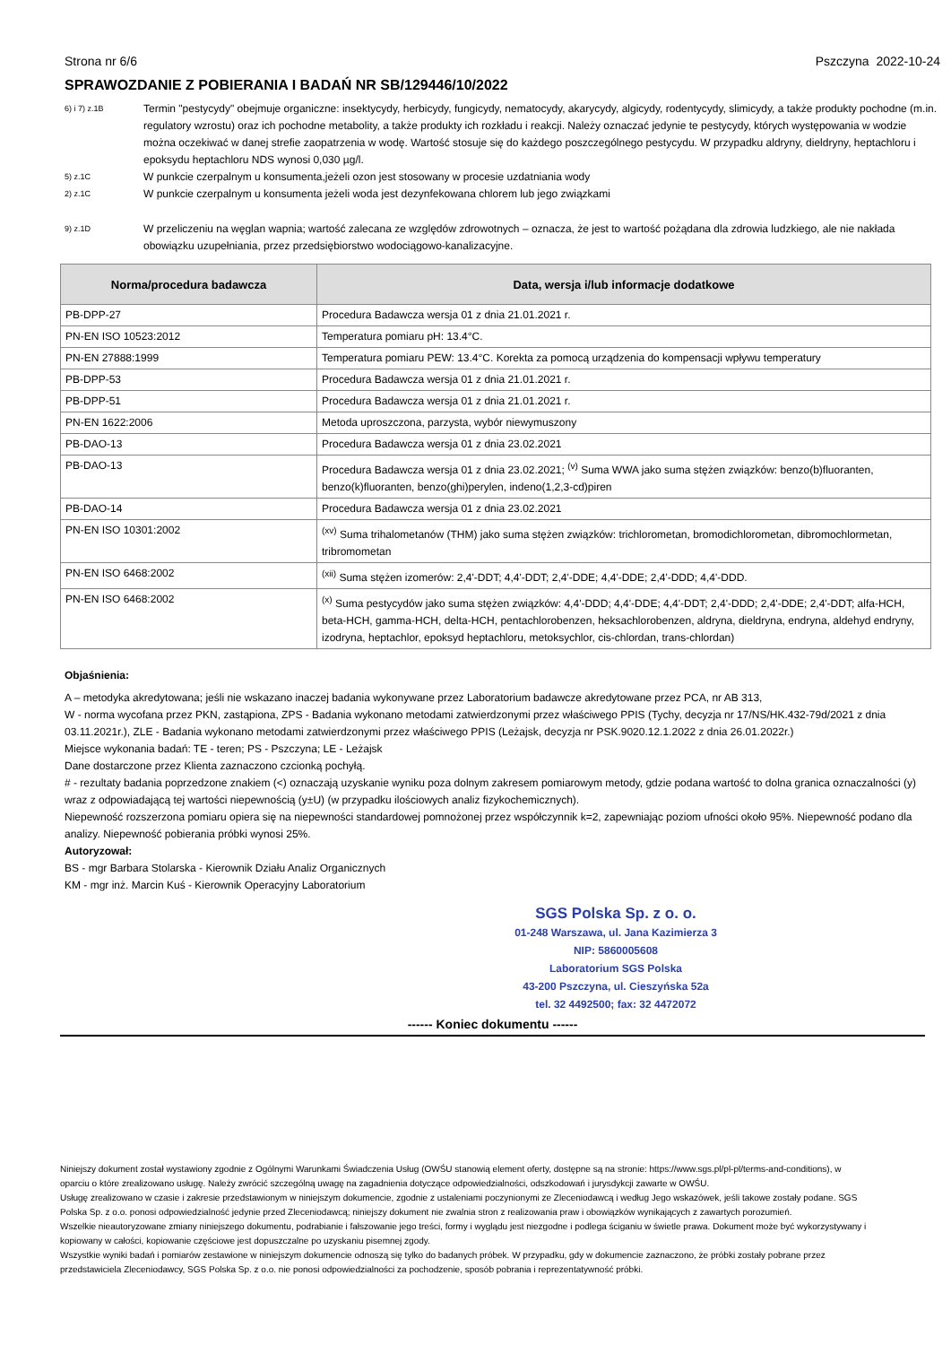Strona nr 6/6 Pszczyna 2022-10-24
SPRAWOZDANIE Z POBIERANIA I BADAŃ NR SB/129446/10/2022
6) i 7) z.1B
Termin "pestycydy" obejmuje organiczne: insektycydy, herbicydy, fungicydy, nematocydy, akarycydy, algicydy, rodentycydy, slimicydy, a także produkty pochodne (m.in. regulatory wzrostu) oraz ich pochodne metabolity, a także produkty ich rozkładu i reakcji. Należy oznaczać jedynie te pestycydy, których występowania w wodzie można oczekiwać w danej strefie zaopatrzenia w wodę. Wartość stosuje się do każdego poszczególnego pestycydu. W przypadku aldryny, dieldryny, heptachloru i epoksydu heptachloru NDS wynosi 0,030 µg/l.
5) z.1C
W punkcie czerpalnym u konsumenta,jeżeli ozon jest stosowany w procesie uzdatniania wody
2) z.1C
W punkcie czerpalnym u konsumenta jeżeli woda jest dezynfekowana chlorem lub jego związkami
9) z.1D
W przeliczeniu na węglan wapnia; wartość zalecana ze względów zdrowotnych – oznacza, że jest to wartość pożądana dla zdrowia ludzkiego, ale nie nakłada obowiązku uzupełniania, przez przedsiębiorstwo wodociągowo-kanalizacyjne.
| Norma/procedura badawcza | Data, wersja i/lub informacje dodatkowe |
| --- | --- |
| PB-DPP-27 | Procedura Badawcza wersja 01 z dnia 21.01.2021 r. |
| PN-EN ISO 10523:2012 | Temperatura pomiaru pH: 13.4°C. |
| PN-EN 27888:1999 | Temperatura pomiaru PEW: 13.4°C. Korekta za pomocą urządzenia do kompensacji wpływu temperatury |
| PB-DPP-53 | Procedura Badawcza wersja 01 z dnia 21.01.2021 r. |
| PB-DPP-51 | Procedura Badawcza wersja 01 z dnia 21.01.2021 r. |
| PN-EN 1622:2006 | Metoda uproszczona, parzysta, wybór niewymuszony |
| PB-DAO-13 | Procedura Badawcza wersja 01 z dnia 23.02.2021 |
| PB-DAO-13 | Procedura Badawcza wersja 01 z dnia 23.02.2021; <sup>(v)</sup> Suma WWA jako suma stężen związków: benzo(b)fluoranten, benzo(k)fluoranten, benzo(ghi)perylen, indeno(1,2,3-cd)piren |
| PB-DAO-14 | Procedura Badawcza wersja 01 z dnia 23.02.2021 |
| PN-EN ISO 10301:2002 | <sup>(xv)</sup> Suma trihalometanów (THM) jako suma stężen związków: trichlorometan, bromodichlorometan, dibromochlormetan, tribromometan |
| PN-EN ISO 6468:2002 | <sup>(xii)</sup> Suma stężen izomerów: 2,4'-DDT; 4,4'-DDT; 2,4'-DDE; 4,4'-DDE; 2,4'-DDD; 4,4'-DDD. |
| PN-EN ISO 6468:2002 | <sup>(x)</sup> Suma pestycydów jako suma stężen związków: 4,4'-DDD; 4,4'-DDE; 4,4'-DDT; 2,4'-DDD; 2,4'-DDE; 2,4'-DDT; alfa-HCH, beta-HCH, gamma-HCH, delta-HCH, pentachlorobenzen, heksachlorobenzen, aldryna, dieldryna, endryna, aldehyd endryny, izodryna, heptachlor, epoksyd heptachloru, metoksychlor, cis-chlordan, trans-chlordan) |
Objaśnienia:
A – metodyka akredytowana; jeśli nie wskazano inaczej badania wykonywane przez Laboratorium badawcze akredytowane przez PCA, nr AB 313,
W - norma wycofana przez PKN, zastąpiona, ZPS - Badania wykonano metodami zatwierdzonymi przez właściwego PPIS (Tychy, decyzja nr 17/NS/HK.432-79d/2021 z dnia 03.11.2021r.), ZLE - Badania wykonano metodami zatwierdzonymi przez właściwego PPIS (Leżajsk, decyzja nr PSK.9020.12.1.2022 z dnia 26.01.2022r.)
Miejsce wykonania badań: TE - teren; PS - Pszczyna; LE - Leżajsk
Dane dostarczone przez Klienta zaznaczono czcionką pochyłą.
# - rezultaty badania poprzedzone znakiem (<) oznaczają uzyskanie wyniku poza dolnym zakresem pomiarowym metody, gdzie podana wartość to dolna granica oznaczalności (y) wraz z odpowiadającą tej wartości niepewnością (y±U) (w przypadku ilościowych analiz fizykochemicznych).
Niepewność rozszerzona pomiaru opiera się na niepewności standardowej pomnożonej przez współczynnik k=2, zapewniając poziom ufności około 95%. Niepewność podano dla analizy. Niepewność pobierania próbki wynosi 25%.
Autoryzował:
BS - mgr Barbara Stolarska - Kierownik Działu Analiz Organicznych
KM - mgr inż. Marcin Kuś - Kierownik Operacyjny Laboratorium
SGS Polska Sp. z o. o.
01-248 Warszawa, ul. Jana Kazimierza 3
NIP: 5860005608
Laboratorium SGS Polska
43-200 Pszczyna, ul. Cieszyńska 52a
tel. 32 4492500; fax: 32 4472072
------ Koniec dokumentu ------
Niniejszy dokument został wystawiony zgodnie z Ogólnymi Warunkami Świadczenia Usług (OWŚU stanowią element oferty, dostępne są na stronie: https://www.sgs.pl/pl-pl/terms-and-conditions), w oparciu o które zrealizowano usługę. Należy zwrócić szczególną uwagę na zagadnienia dotyczące odpowiedzialności, odszkodowań i jurysdykcji zawarte w OWŚU.
Usługę zrealizowano w czasie i zakresie przedstawionym w niniejszym dokumencie, zgodnie z ustaleniami poczynionymi ze Zleceniodawcą i według Jego wskazówek, jeśli takowe zostały podane. SGS Polska Sp. z o.o. ponosi odpowiedzialność jedynie przed Zleceniodawcą; niniejszy dokument nie zwalnia stron z realizowania praw i obowiązków wynikających z zawartych porozumień.
Wszelkie nieautoryzowane zmiany niniejszego dokumentu, podrabianie i fałszowanie jego treści, formy i wyglądu jest niezgodne i podlega ściganiu w świetle prawa. Dokument może być wykorzystywany i kopiowany w całości, kopiowanie częściowe jest dopuszczalne po uzyskaniu pisemnej zgody.
Wszystkie wyniki badań i pomiarów zestawione w niniejszym dokumencie odnoszą się tylko do badanych próbek. W przypadku, gdy w dokumencie zaznaczono, że próbki zostały pobrane przez przedstawiciela Zleceniodawcy, SGS Polska Sp. z o.o. nie ponosi odpowiedzialności za pochodzenie, sposób pobrania i reprezentatywność próbki.